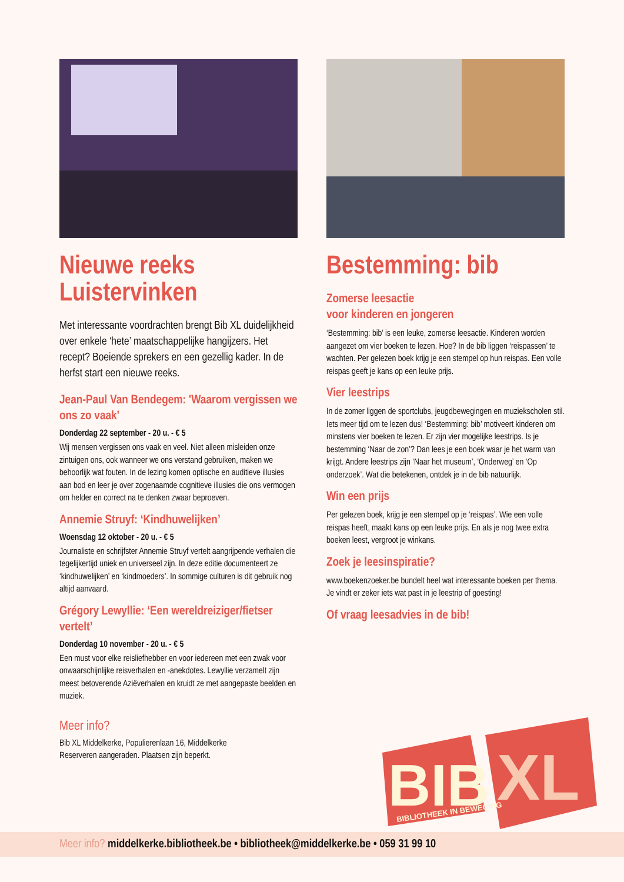Nieuwe reeks Luistervinken
Met interessante voordrachten brengt Bib XL duidelijkheid over enkele ‘hete’ maatschappelijke hangijzers. Het recept? Boeiende sprekers en een gezellig kader. In de herfst start een nieuwe reeks.
Jean-Paul Van Bendegem: 'Waarom vergissen we ons zo vaak'
Donderdag 22 september - 20 u. - € 5
Wij mensen vergissen ons vaak en veel. Niet alleen misleiden onze zintuigen ons, ook wanneer we ons verstand gebruiken, maken we behoorlijk wat fouten. In de lezing komen optische en auditieve illusies aan bod en leer je over zogenaamde cognitieve illusies die ons vermogen om helder en correct na te denken zwaar beproeven.
Annemie Struyf: ‘Kindhuwelijken’
Woensdag 12 oktober - 20 u. - € 5
Journaliste en schrijfster Annemie Struyf vertelt aangrijpende verhalen die tegelijkertijd uniek en universeel zijn. In deze editie documenteert ze ‘kindhuwelijken’ en ‘kindmoeders’. In sommige culturen is dit gebruik nog altijd aanvaard.
Grégory Lewyllie: ‘Een wereldreiziger/fietser vertelt’
Donderdag 10 november - 20 u. - € 5
Een must voor elke reisliefhebber en voor iedereen met een zwak voor onwaarschijnlijke reisverhalen en -anekdotes. Lewyllie verzamelt zijn meest betoverende Aziëverhalen en kruidt ze met aangepaste beelden en muziek.
Meer info?
Bib XL Middelkerke, Populierenlaan 16, Middelkerke
Reserveren aangeraden. Plaatsen zijn beperkt.
Bestemming: bib
Zomerse leesactie
voor kinderen en jongeren
‘Bestemming: bib’ is een leuke, zomerse leesactie. Kinderen worden aangezet om vier boeken te lezen. Hoe? In de bib liggen ‘reispassen’ te wachten. Per gelezen boek krijg je een stempel op hun reispas. Een volle reispas geeft je kans op een leuke prijs.
Vier leestrips
In de zomer liggen de sportclubs, jeugdbewegingen en muziekscholen stil. Iets meer tijd om te lezen dus! ‘Bestemming: bib’ motiveert kinderen om minstens vier boeken te lezen. Er zijn vier mogelijke leestrips. Is je bestemming ‘Naar de zon’? Dan lees je een boek waar je het warm van krijgt. Andere leestrips zijn ‘Naar het museum’, ‘Onderweg’ en ‘Op onderzoek’. Wat die betekenen, ontdek je in de bib natuurlijk.
Win een prijs
Per gelezen boek, krijg je een stempel op je ‘reispas’. Wie een volle reispas heeft, maakt kans op een leuke prijs. En als je nog twee extra boeken leest, vergroot je winkans.
Zoek je leesinspiratie?
www.boekenzoeker.be bundelt heel wat interessante boeken per thema. Je vindt er zeker iets wat past in je leestrip of goesting!
Of vraag leesadvies in de bib!
BIB
XL
BIBLIOTHEEK IN BEWEGING
Meer info? middelkerke.bibliotheek.be • bibliotheek@middelkerke.be • 059 31 99 10